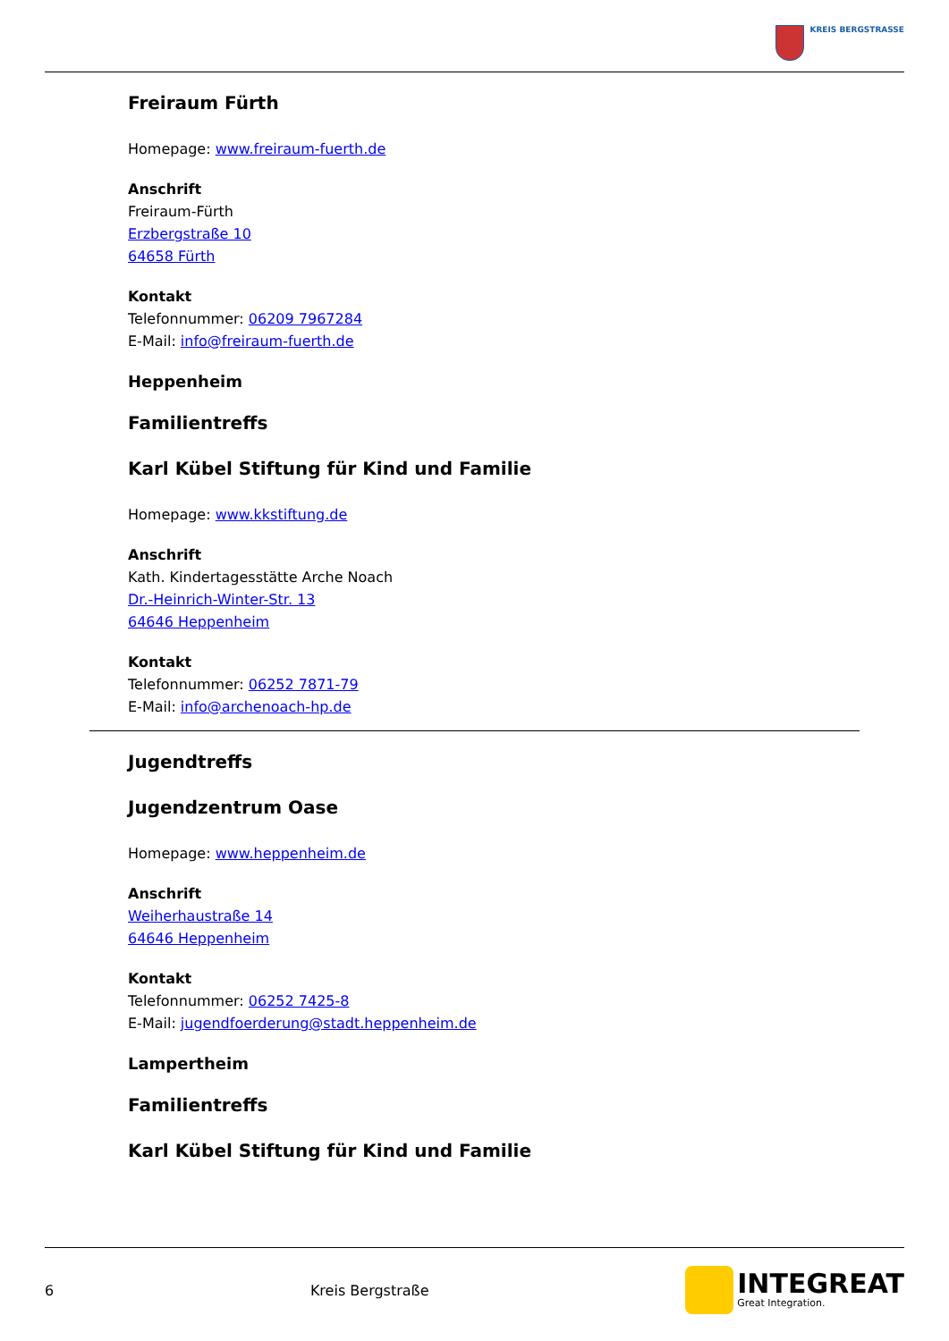KREIS BERGSTRASSE
Freiraum Fürth
Homepage: www.freiraum-fuerth.de
Anschrift
Freiraum-Fürth
Erzbergstraße 10
64658 Fürth
Kontakt
Telefonnummer: 06209 7967284
E-Mail: info@freiraum-fuerth.de
Heppenheim
Familientreffs
Karl Kübel Stiftung für Kind und Familie
Homepage: www.kkstiftung.de
Anschrift
Kath. Kindertagesstätte Arche Noach
Dr.-Heinrich-Winter-Str. 13
64646 Heppenheim
Kontakt
Telefonnummer: 06252 7871-79
E-Mail: info@archenoach-hp.de
Jugendtreffs
Jugendzentrum Oase
Homepage: www.heppenheim.de
Anschrift
Weiherhaustraße 14
64646 Heppenheim
Kontakt
Telefonnummer: 06252 7425-8
E-Mail: jugendfoerderung@stadt.heppenheim.de
Lampertheim
Familientreffs
Karl Kübel Stiftung für Kind und Familie
6 Kreis Bergstraße
INTEGREAT
Great Integration.